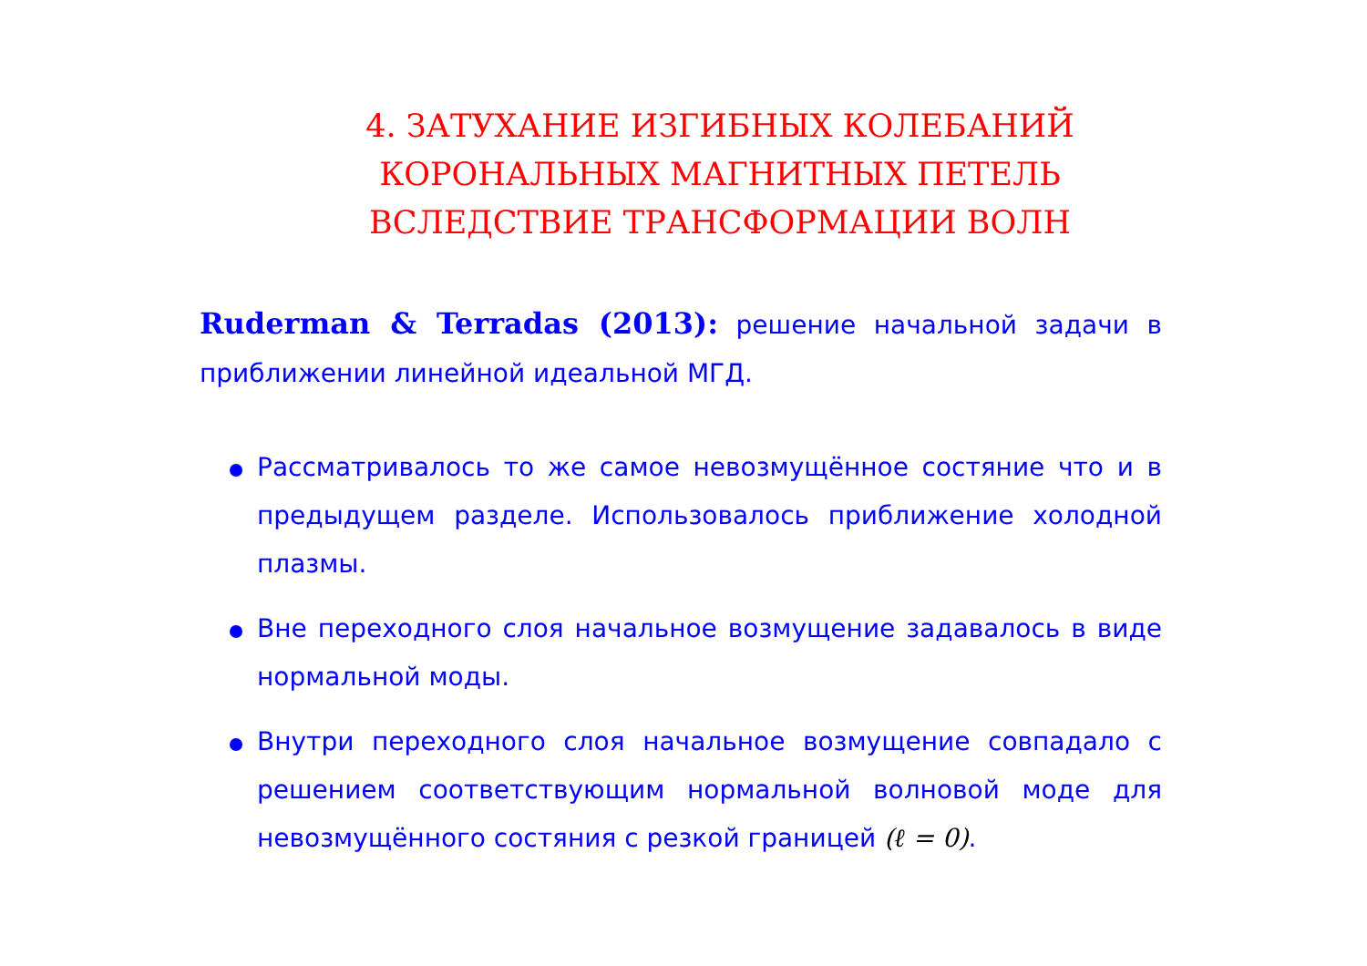4. ЗАТУХАНИЕ ИЗГИБНЫХ КОЛЕБАНИЙ
КОРОНАЛЬНЫХ МАГНИТНЫХ ПЕТЕЛЬ
ВСЛЕДСТВИЕ ТРАНСФОРМАЦИИ ВОЛН
Ruderman & Terradas (2013): решение начальной задачи в приближении линейной идеальной МГД.
Рассматривалось то же самое невозмущённое состяние что и в предыдущем разделе. Использовалось приближение холодной плазмы.
Вне переходного слоя начальное возмущение задавалось в виде нормальной моды.
Внутри переходного слоя начальное возмущение совпадало с решением соответствующим нормальной волновой моде для невозмущённого состяния с резкой границей (ℓ = 0).